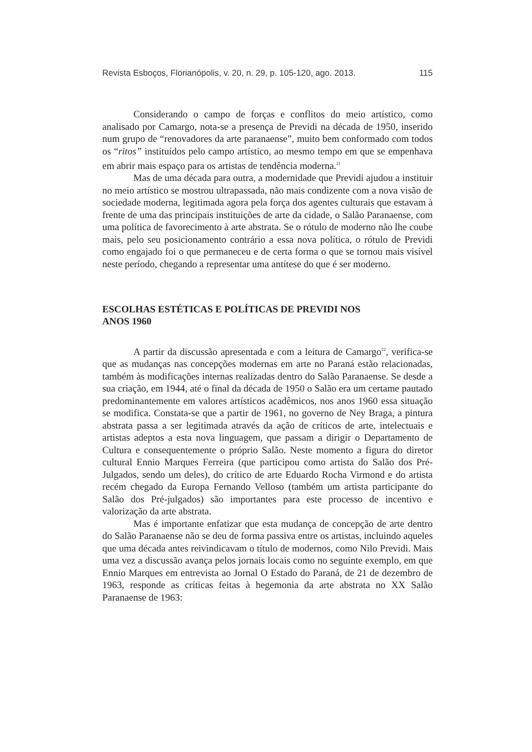Revista Esboços, Florianópolis, v. 20, n. 29, p. 105-120, ago. 2013. 115
Considerando o campo de forças e conflitos do meio artístico, como analisado por Camargo, nota-se a presença de Previdi na década de 1950, inserido num grupo de “renovadores da arte paranaense”, muito bem conformado com todos os “ritos” instituídos pelo campo artístico, ao mesmo tempo em que se empenhava em abrir mais espaço para os artistas de tendência moderna.<sup>21</sup>
Mas de uma década para outra, a modernidade que Previdi ajudou a instituir no meio artístico se mostrou ultrapassada, não mais condizente com a nova visão de sociedade moderna, legitimada agora pela força dos agentes culturais que estavam à frente de uma das principais instituições de arte da cidade, o Salão Paranaense, com uma política de favorecimento à arte abstrata. Se o rótulo de moderno não lhe coube mais, pelo seu posicionamento contrário a essa nova política, o rótulo de Previdi como engajado foi o que permaneceu e de certa forma o que se tornou mais visível neste período, chegando a representar uma antítese do que é ser moderno.
ESCOLHAS ESTÉTICAS E POLÍTICAS DE PREVIDI NOS
ANOS 1960
A partir da discussão apresentada e com a leitura de Camargo<sup>22</sup>, verifica-se que as mudanças nas concepções modernas em arte no Paraná estão relacionadas, também às modificações internas realizadas dentro do Salão Paranaense. Se desde a sua criação, em 1944, até o final da década de 1950 o Salão era um certame pautado predominantemente em valores artísticos acadêmicos, nos anos 1960 essa situação se modifica. Constata-se que a partir de 1961, no governo de Ney Braga, a pintura abstrata passa a ser legitimada através da ação de críticos de arte, intelectuais e artistas adeptos a esta nova linguagem, que passam a dirigir o Departamento de Cultura e consequentemente o próprio Salão. Neste momento a figura do diretor cultural Ennio Marques Ferreira (que participou como artista do Salão dos Pré-Julgados, sendo um deles), do crítico de arte Eduardo Rocha Virmond e do artista recém chegado da Europa Fernando Velloso (também um artista participante do Salão dos Pré-julgados) são importantes para este processo de incentivo e valorização da arte abstrata.
Mas é importante enfatizar que esta mudança de concepção de arte dentro do Salão Paranaense não se deu de forma passiva entre os artistas, incluindo aqueles que uma década antes reivindicavam o título de modernos, como Nilo Previdi. Mais uma vez a discussão avança pelos jornais locais como no seguinte exemplo, em que Ennio Marques em entrevista ao Jornal O Estado do Paraná, de 21 de dezembro de 1963, responde as críticas feitas à hegemonia da arte abstrata no XX Salão Paranaense de 1963: